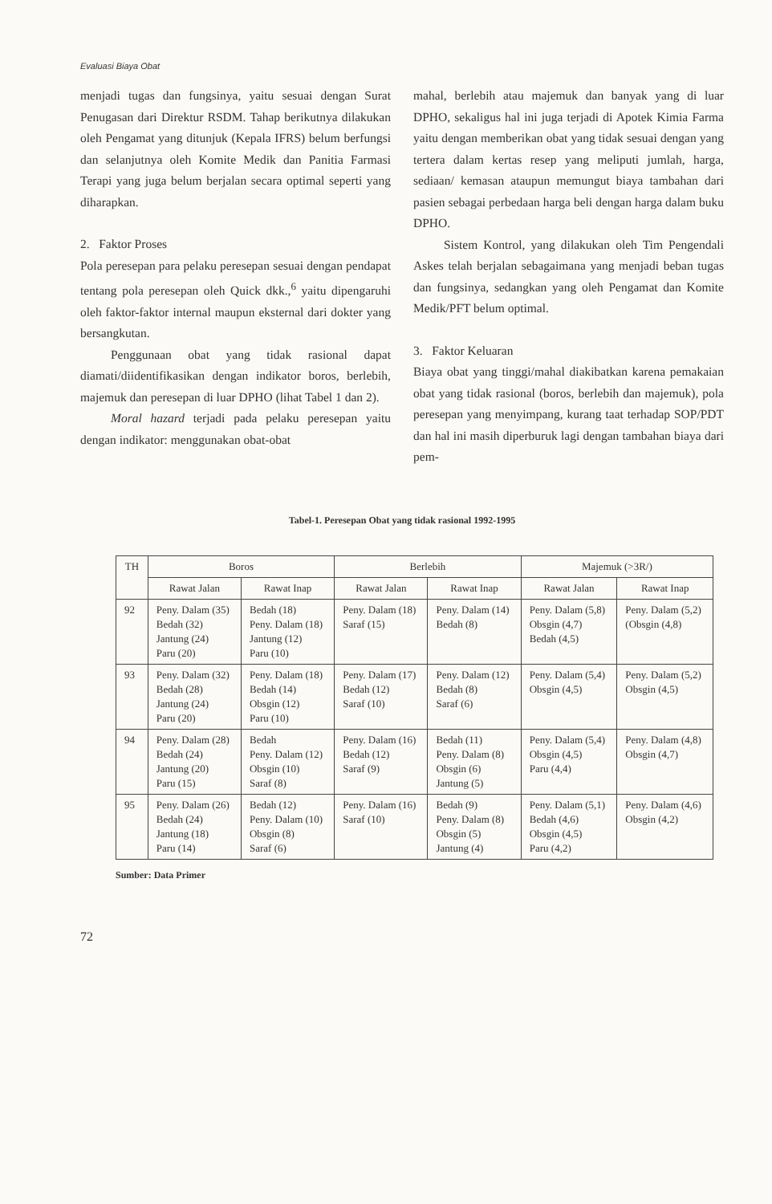Evaluasi Biaya Obat
menjadi tugas dan fungsinya, yaitu sesuai dengan Surat Penugasan dari Direktur RSDM. Tahap berikutnya dilakukan oleh Pengamat yang ditunjuk (Kepala IFRS) belum berfungsi dan selanjutnya oleh Komite Medik dan Panitia Farmasi Terapi yang juga belum berjalan secara optimal seperti yang diharapkan.
2. Faktor Proses
Pola peresepan para pelaku peresepan sesuai dengan pendapat tentang pola peresepan oleh Quick dkk.,<sup>6</sup> yaitu dipengaruhi oleh faktor-faktor internal maupun eksternal dari dokter yang bersangkutan.
Penggunaan obat yang tidak rasional dapat diamati/diidentifikasikan dengan indikator boros, berlebih, majemuk dan peresepan di luar DPHO (lihat Tabel 1 dan 2).
Moral hazard terjadi pada pelaku peresepan yaitu dengan indikator: menggunakan obat-obat
mahal, berlebih atau majemuk dan banyak yang di luar DPHO, sekaligus hal ini juga terjadi di Apotek Kimia Farma yaitu dengan memberikan obat yang tidak sesuai dengan yang tertera dalam kertas resep yang meliputi jumlah, harga, sediaan/ kemasan ataupun memungut biaya tambahan dari pasien sebagai perbedaan harga beli dengan harga dalam buku DPHO.
Sistem Kontrol, yang dilakukan oleh Tim Pengendali Askes telah berjalan sebagaimana yang menjadi beban tugas dan fungsinya, sedangkan yang oleh Pengamat dan Komite Medik/PFT belum optimal.
3. Faktor Keluaran
Biaya obat yang tinggi/mahal diakibatkan karena pemakaian obat yang tidak rasional (boros, berlebih dan majemuk), pola peresepan yang menyimpang, kurang taat terhadap SOP/PDT dan hal ini masih diperburuk lagi dengan tambahan biaya dari pem-
Tabel-1. Peresepan Obat yang tidak rasional 1992-1995
| TH | Boros | | Berlebih | | Majemuk (>3R/) | |
| --- | --- | --- | --- | --- | --- | --- |
| | Rawat Jalan | Rawat Inap | Rawat Jalan | Rawat Inap | Rawat Jalan | Rawat Inap |
| 92 | Peny. Dalam (35) Bedah (32) Jantung (24) Paru (20) | Bedah (18) Peny. Dalam (18) Jantung (12) Paru (10) | Peny. Dalam (18) Saraf (15) | Peny. Dalam (14) Bedah (8) | Peny. Dalam (5,8) Obsgin (4,7) Bedah (4,5) | Peny. Dalam (5,2) (Obsgin (4,8) |
| 93 | Peny. Dalam (32) Bedah (28) Jantung (24) Paru (20) | Peny. Dalam (18) Bedah (14) Obsgin (12) Paru (10) | Peny. Dalam (17) Bedah (12) Saraf (10) | Peny. Dalam (12) Bedah (8) Saraf (6) | Peny. Dalam (5,4) Obsgin (4,5) | Peny. Dalam (5,2) Obsgin (4,5) |
| 94 | Peny. Dalam (28) Bedah (24) Jantung (20) Paru (15) | Bedah Peny. Dalam (12) Obsgin (10) Saraf (8) | Peny. Dalam (16) Bedah (12) Saraf (9) | Bedah (11) Peny. Dalam (8) Obsgin (6) Jantung (5) | Peny. Dalam (5,4) Obsgin (4,5) Paru (4,4) | Peny. Dalam (4,8) Obsgin (4,7) |
| 95 | Peny. Dalam (26) Bedah (24) Jantung (18) Paru (14) | Bedah (12) Peny. Dalam (10) Obsgin (8) Saraf (6) | Peny. Dalam (16) Saraf (10) | Bedah (9) Peny. Dalam (8) Obsgin (5) Jantung (4) | Peny. Dalam (5,1) Bedah (4,6) Obsgin (4,5) Paru (4,2) | Peny. Dalam (4,6) Obsgin (4,2) |
Sumber: Data Primer
72